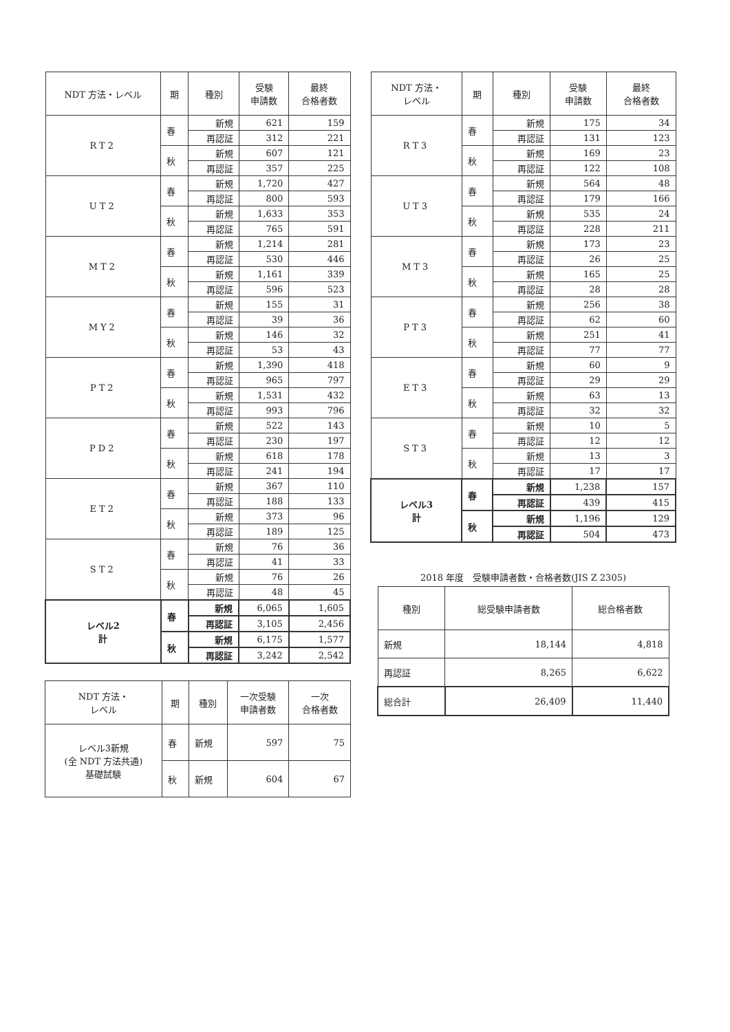| NDT 方法・レベル | 期 | 種別 | 受験 申請数 | 最終 合格者数 |
| --- | --- | --- | --- | --- |
| RT2 | 春 | 新規 | 621 | 159 |
| | | 再認証 | 312 | 221 |
| | 秋 | 新規 | 607 | 121 |
| | | 再認証 | 357 | 225 |
| UT2 | 春 | 新規 | 1,720 | 427 |
| | | 再認証 | 800 | 593 |
| | 秋 | 新規 | 1,633 | 353 |
| | | 再認証 | 765 | 591 |
| MT2 | 春 | 新規 | 1,214 | 281 |
| | | 再認証 | 530 | 446 |
| | 秋 | 新規 | 1,161 | 339 |
| | | 再認証 | 596 | 523 |
| MY2 | 春 | 新規 | 155 | 31 |
| | | 再認証 | 39 | 36 |
| | 秋 | 新規 | 146 | 32 |
| | | 再認証 | 53 | 43 |
| PT2 | 春 | 新規 | 1,390 | 418 |
| | | 再認証 | 965 | 797 |
| | 秋 | 新規 | 1,531 | 432 |
| | | 再認証 | 993 | 796 |
| PD2 | 春 | 新規 | 522 | 143 |
| | | 再認証 | 230 | 197 |
| | 秋 | 新規 | 618 | 178 |
| | | 再認証 | 241 | 194 |
| ET2 | 春 | 新規 | 367 | 110 |
| | | 再認証 | 188 | 133 |
| | 秋 | 新規 | 373 | 96 |
| | | 再認証 | 189 | 125 |
| ST2 | 春 | 新規 | 76 | 36 |
| | | 再認証 | 41 | 33 |
| | 秋 | 新規 | 76 | 26 |
| | | 再認証 | 48 | 45 |
| レベル2 計 | 春 | 新規 | 6,065 | 1,605 |
| | | 再認証 | 3,105 | 2,456 |
| | 秋 | 新規 | 6,175 | 1,577 |
| | | 再認証 | 3,242 | 2,542 |
| NDT 方法・ レベル | 期 | 種別 | 一次受験 申請者数 | 一次 合格者数 |
| --- | --- | --- | --- | --- |
| レベル3新規 (全 NDT 方法共通) 基礎試験 | 春 | 新規 | 597 | 75 |
| | 秋 | 新規 | 604 | 67 |
| NDT 方法・ レベル | 期 | 種別 | 受験 申請数 | 最終 合格者数 |
| --- | --- | --- | --- | --- |
| RT3 | 春 | 新規 | 175 | 34 |
| | | 再認証 | 131 | 123 |
| | 秋 | 新規 | 169 | 23 |
| | | 再認証 | 122 | 108 |
| UT3 | 春 | 新規 | 564 | 48 |
| | | 再認証 | 179 | 166 |
| | 秋 | 新規 | 535 | 24 |
| | | 再認証 | 228 | 211 |
| MT3 | 春 | 新規 | 173 | 23 |
| | | 再認証 | 26 | 25 |
| | 秋 | 新規 | 165 | 25 |
| | | 再認証 | 28 | 28 |
| PT3 | 春 | 新規 | 256 | 38 |
| | | 再認証 | 62 | 60 |
| | 秋 | 新規 | 251 | 41 |
| | | 再認証 | 77 | 77 |
| ET3 | 春 | 新規 | 60 | 9 |
| | | 再認証 | 29 | 29 |
| | 秋 | 新規 | 63 | 13 |
| | | 再認証 | 32 | 32 |
| ST3 | 春 | 新規 | 10 | 5 |
| | | 再認証 | 12 | 12 |
| | 秋 | 新規 | 13 | 3 |
| | | 再認証 | 17 | 17 |
| レベル3 計 | 春 | 新規 | 1,238 | 157 |
| | | 再認証 | 439 | 415 |
| | 秋 | 新規 | 1,196 | 129 |
| | | 再認証 | 504 | 473 |
2018 年度　受験申請者数・合格者数(JIS Z 2305)
| 種別 | 総受験申請者数 | 総合格者数 |
| --- | --- | --- |
| 新規 | 18,144 | 4,818 |
| 再認証 | 8,265 | 6,622 |
| 総合計 | 26,409 | 11,440 |